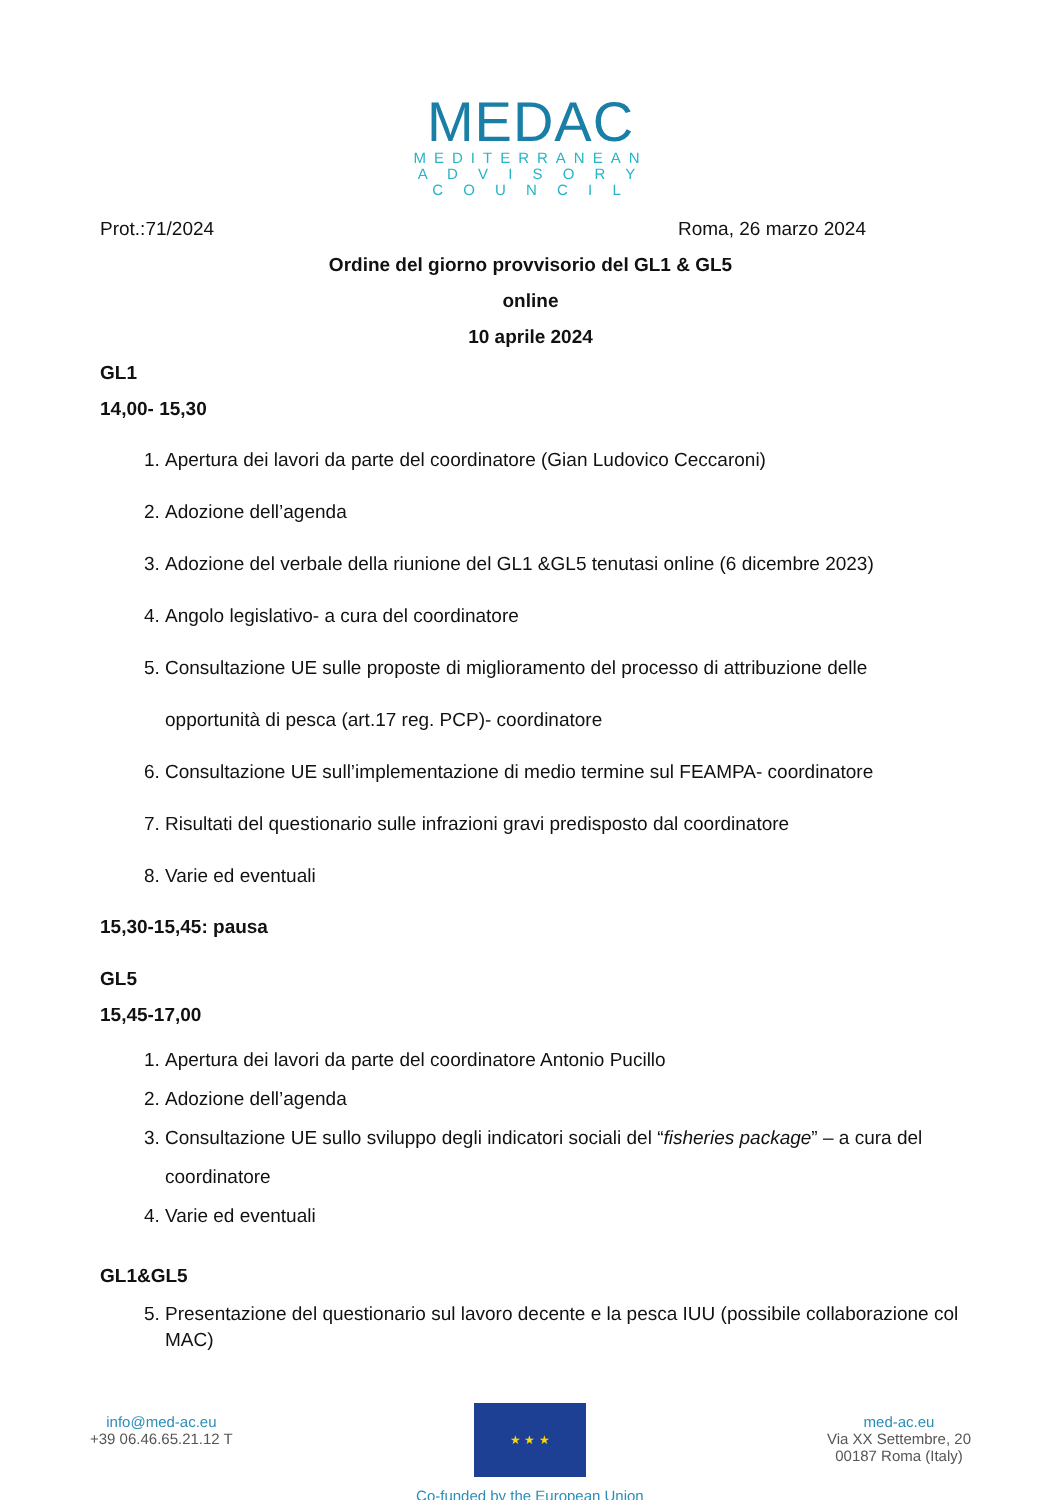MEDAC
MEDITERRANEAN
A D V I S O R Y
C O U N C I L
Prot.:71/2024 Roma, 26 marzo 2024
Ordine del giorno provvisorio del GL1 & GL5
online
10 aprile 2024
GL1
14,00- 15,30
1. Apertura dei lavori da parte del coordinatore (Gian Ludovico Ceccaroni)
2. Adozione dell’agenda
3. Adozione del verbale della riunione del GL1 &GL5 tenutasi online (6 dicembre 2023)
4. Angolo legislativo- a cura del coordinatore
5. Consultazione UE sulle proposte di miglioramento del processo di attribuzione delle opportunità di pesca (art.17 reg. PCP)- coordinatore
6. Consultazione UE sull’implementazione di medio termine sul FEAMPA- coordinatore
7. Risultati del questionario sulle infrazioni gravi predisposto dal coordinatore
8. Varie ed eventuali
15,30-15,45: pausa
GL5
15,45-17,00
1. Apertura dei lavori da parte del coordinatore Antonio Pucillo
2. Adozione dell’agenda
3. Consultazione UE sullo sviluppo degli indicatori sociali del “fisheries package” – a cura del coordinatore
4. Varie ed eventuali
GL1&GL5
5. Presentazione del questionario sul lavoro decente e la pesca IUU (possibile collaborazione col MAC)
info@med-ac.eu
+39 06.46.65.21.12 T
★ ★ ★
Co-funded by the European Union
med-ac.eu
Via XX Settembre, 20
00187 Roma (Italy)